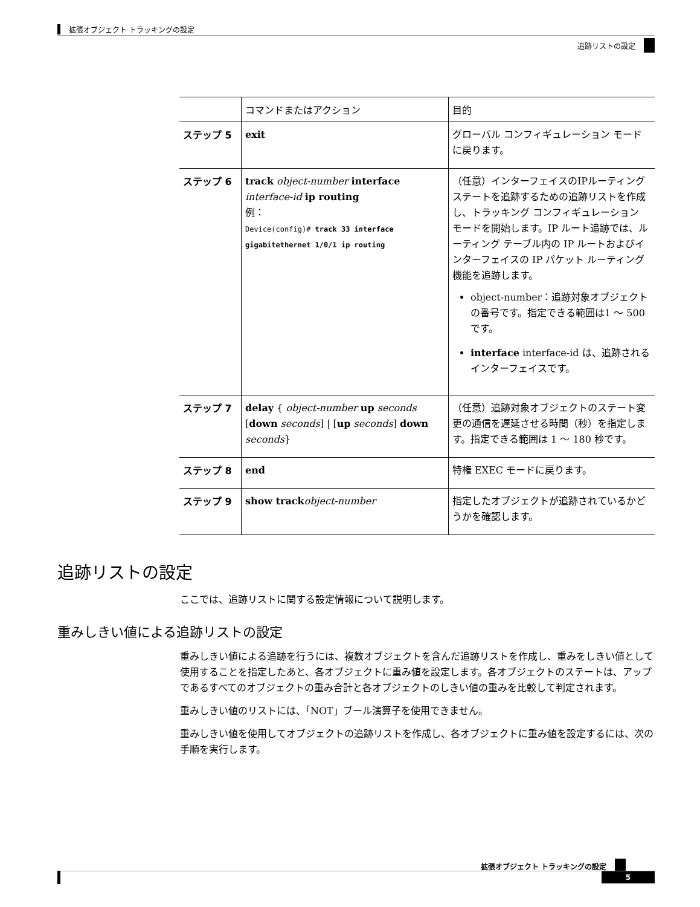拡張オブジェクト トラッキングの設定
追跡リストの設定
| | コマンドまたはアクション | 目的 |
| --- | --- | --- |
| ステップ 5 | exit | グローバル コンフィギュレーション モードに戻ります。 |
| ステップ 6 | track object-number interface interface-id ip routing 例 ： Device(config)# track 33 interface gigabitethernet 1/0/1 ip routing | （任意）インターフェイスのIPルーティング ステートを追跡するための追跡リストを作成し、トラッキング コンフィギュレーション モードを開始します。IP ルート追跡では、ルーティング テーブル内の IP ルートおよびインターフェイスの IP パケット ルーティング機能を追跡します。 object-number：追跡対象オブジェクトの番号です。指定できる範囲は1 ～ 500 です。 interface interface-id は、追跡されるインターフェイスです。 |
| ステップ 7 | delay { object-number up seconds [ down seconds ] / [ up seconds ] down seconds } | （任意）追跡対象オブジェクトのステート変更の通信を遅延させる時間（秒）を指定します。指定できる範囲は 1 ～ 180 秒です。 |
| ステップ 8 | end | 特権 EXEC モードに戻ります。 |
| ステップ 9 | show track object-number | 指定したオブジェクトが追跡されているかどうかを確認します。 |
追跡リストの設定
ここでは、追跡リストに関する設定情報について説明します。
重みしきい値による追跡リストの設定
重みしきい値による追跡を行うには、複数オブジェクトを含んだ追跡リストを作成し、重みをしきい値として使用することを指定したあと、各オブジェクトに重み値を設定します。各オブジェクトのステートは、アップであるすべてのオブジェクトの重み合計と各オブジェクトのしきい値の重みを比較して判定されます。
重みしきい値のリストには、「NOT」ブール演算子を使用できません。
重みしきい値を使用してオブジェクトの追跡リストを作成し、各オブジェクトに重み値を設定するには、次の手順を実行します。
拡張オブジェクト トラッキングの設定
5